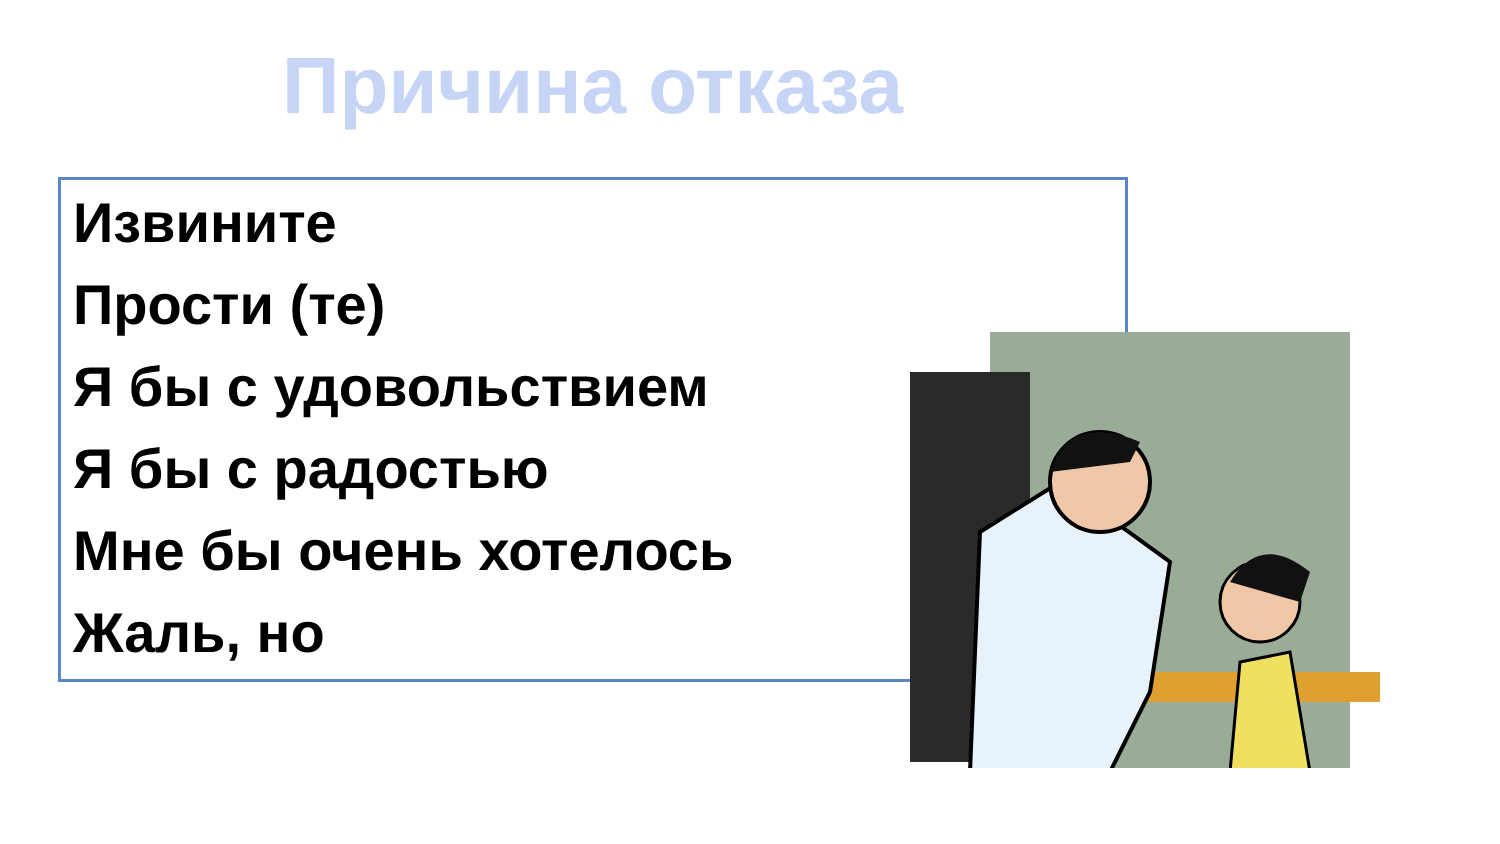Причина отказа
Извините
Прости (те)
Я бы с удовольствием
Я бы с радостью
Мне бы очень хотелось
Жаль, но